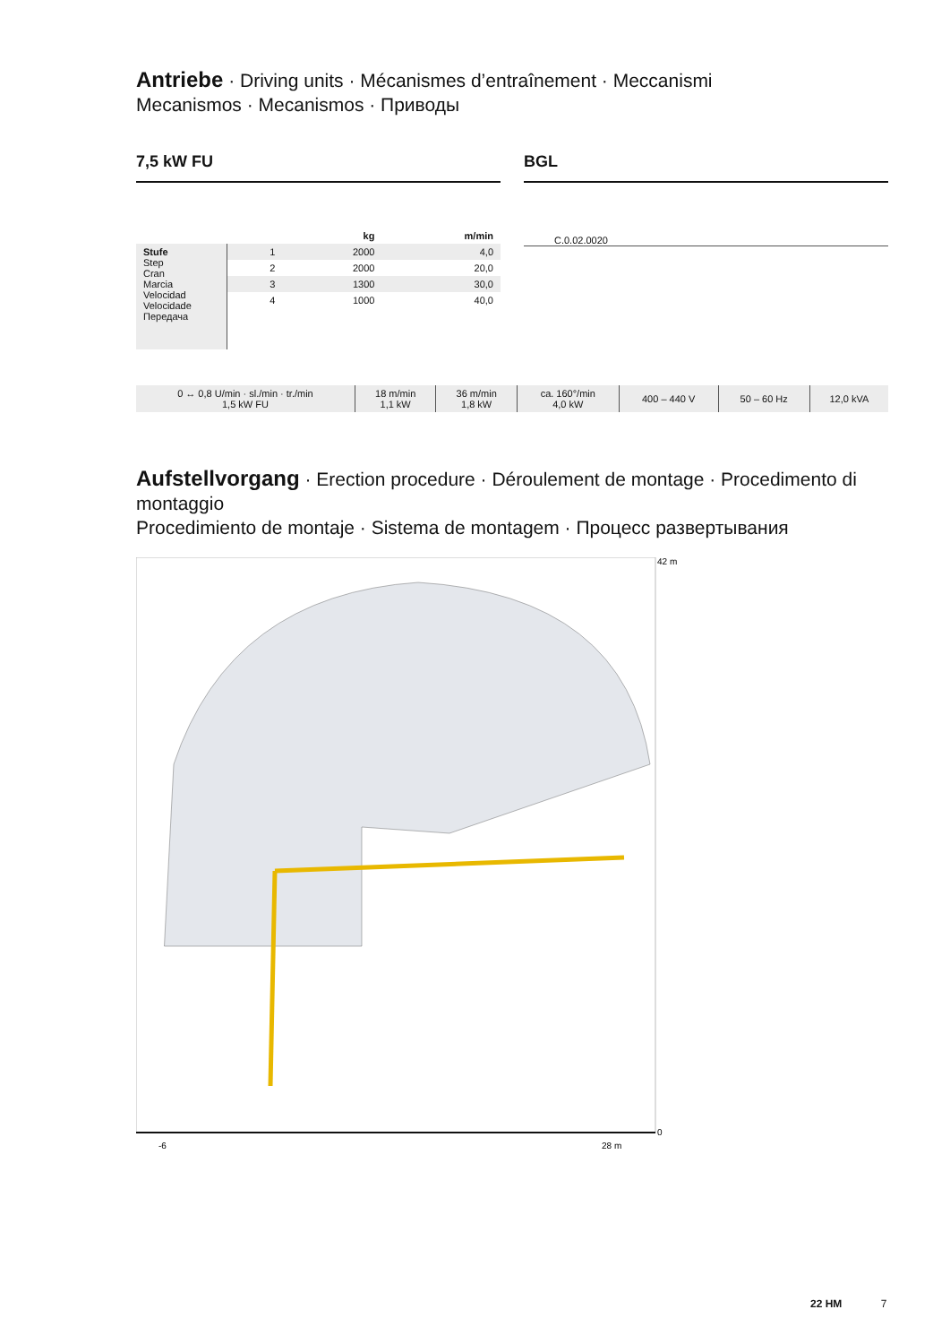Antriebe · Driving units · Mécanismes d’entraînement · Meccanismi
Mecanismos · Mecanismos · Приводы
7,5 kW FU
| | | kg | m/min |
| --- | --- | --- | --- |
| Stufe Step Cran Marcia Velocidad Velocidade Передача | 1 | 2000 | 4,0 |
| | 2 | 2000 | 20,0 |
| | 3 | 1300 | 30,0 |
| | 4 | 1000 | 40,0 |
BGL
C.0.02.0020
| 0 ↔ 0,8 U/min · sl./min · tr./min 1,5 kW FU | 18 m/min 1,1 kW | 36 m/min 1,8 kW | ca. 160°/min 4,0 kW | 400 – 440 V | 50 – 60 Hz | 12,0 kVA |
Aufstellvorgang · Erection procedure · Déroulement de montage · Procedimento di montaggio
Procedimiento de montaje · Sistema de montagem · Процесс развертывания
42 m
0
28 m
-6
22 HM 7